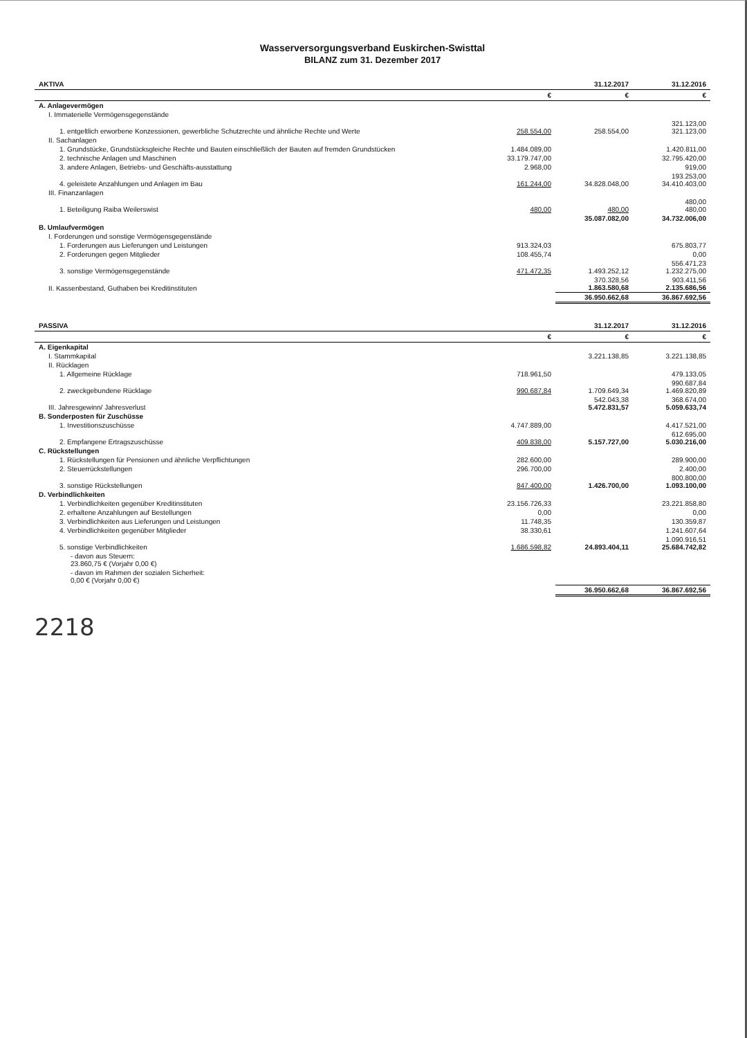Wasserversorgungsverband Euskirchen-Swisttal
BILANZ zum 31. Dezember 2017
| AKTIVA | 31.12.2017 | | 31.12.2016 |
| --- | --- | --- | --- |
| | € | € | € |
| A. Anlagevermögen | | | |
| I. Immaterielle Vermögensgegenstände | | | |
| 1. entgeltlich erworbene Konzessionen, gewerbliche Schutzrechte und ähnliche Rechte und Werte | 258.554,00 | 258.554,00 | 321.123,00 321.123,00 |
| II. Sachanlagen | | | |
| 1. Grundstücke, Grundstücksgleiche Rechte und Bauten einschließlich der Bauten auf fremden Grundstücken | 1.484.089,00 | | 1.420.811,00 |
| 2. technische Anlagen und Maschinen | 33.179.747,00 | | 32.795.420,00 |
| 3. andere Anlagen, Betriebs- und Geschäfts-ausstattung | 2.968,00 | | 919,00 |
| 4. geleistete Anzahlungen und Anlagen im Bau | 161.244,00 | 34.828.048,00 | 193.253,00 34.410.403,00 |
| III. Finanzanlagen | | | |
| 1. Beteiligung Raiba Weilerswist | 480,00 | 480,00 | 480,00 480,00 |
| | | 35.087.082,00 | 34.732.006,00 |
| B. Umlaufvermögen | | | |
| I. Forderungen und sonstige Vermögensgegenstände | | | |
| 1. Forderungen aus Lieferungen und Leistungen | 913.324,03 | | 675.803,77 |
| 2. Forderungen gegen Mitglieder | 108.455,74 | | 0,00 |
| 3. sonstige Vermögensgegenstände | 471.472,35 | 1.493.252,12 | 556.471,23 1.232.275,00 |
| II. Kassenbestand, Guthaben bei Kreditinstituten | | 370.328,56 1.863.580,68 | 903.411,56 2.135.686,56 |
| | | 36.950.662,68 | 36.867.692,56 |
| PASSIVA | 31.12.2017 | | 31.12.2016 |
| --- | --- | --- | --- |
| | € | € | € |
| A. Eigenkapital | | | |
| I. Stammkapital | | 3.221.138,85 | 3.221.138,85 |
| II. Rücklagen | | | |
| 1. Allgemeine Rücklage | 718.961,50 | | 479.133,05 |
| 2. zweckgebundene Rücklage | 990.687,84 | 1.709.649,34 | 990.687,84 1.469.820,89 |
| III. Jahresgewinn/ Jahresverlust | | 542.043,38 5.472.831,57 | 368.674,00 5.059.633,74 |
| B. Sonderposten für Zuschüsse | | | |
| 1. Investitionszuschüsse | 4.747.889,00 | | 4.417.521,00 |
| 2. Empfangene Ertragszuschüsse | 409.838,00 | 5.157.727,00 | 612.695,00 5.030.216,00 |
| C. Rückstellungen | | | |
| 1. Rückstellungen für Pensionen und ähnliche Verpflichtungen | 282.600,00 | | 289.900,00 |
| 2. Steuerrückstellungen | 296.700,00 | | 2.400,00 |
| 3. sonstige Rückstellungen | 847.400,00 | 1.426.700,00 | 800.800,00 1.093.100,00 |
| D. Verbindlichkeiten | | | |
| 1. Verbindlichkeiten gegenüber Kreditinstituten | 23.156.726,33 | | 23.221.858,80 |
| 2. erhaltene Anzahlungen auf Bestellungen | 0,00 | | 0,00 |
| 3. Verbindlichkeiten aus Lieferungen und Leistungen | 11.748,35 | | 130.359,87 |
| 4. Verbindlichkeiten gegenüber Mitglieder | 38.330,61 | | 1.241.607,64 |
| 5. sonstige Verbindlichkeiten | 1.686.598,82 | 24.893.404,11 | 1.090.916,51 25.684.742,82 |
| - davon aus Steuern: 23.860,75 € (Vorjahr 0,00 €) | | | |
| - davon im Rahmen der sozialen Sicherheit: 0,00 € (Vorjahr 0,00 €) | | | |
| | | 36.950.662,68 | 36.867.692,56 |
2218